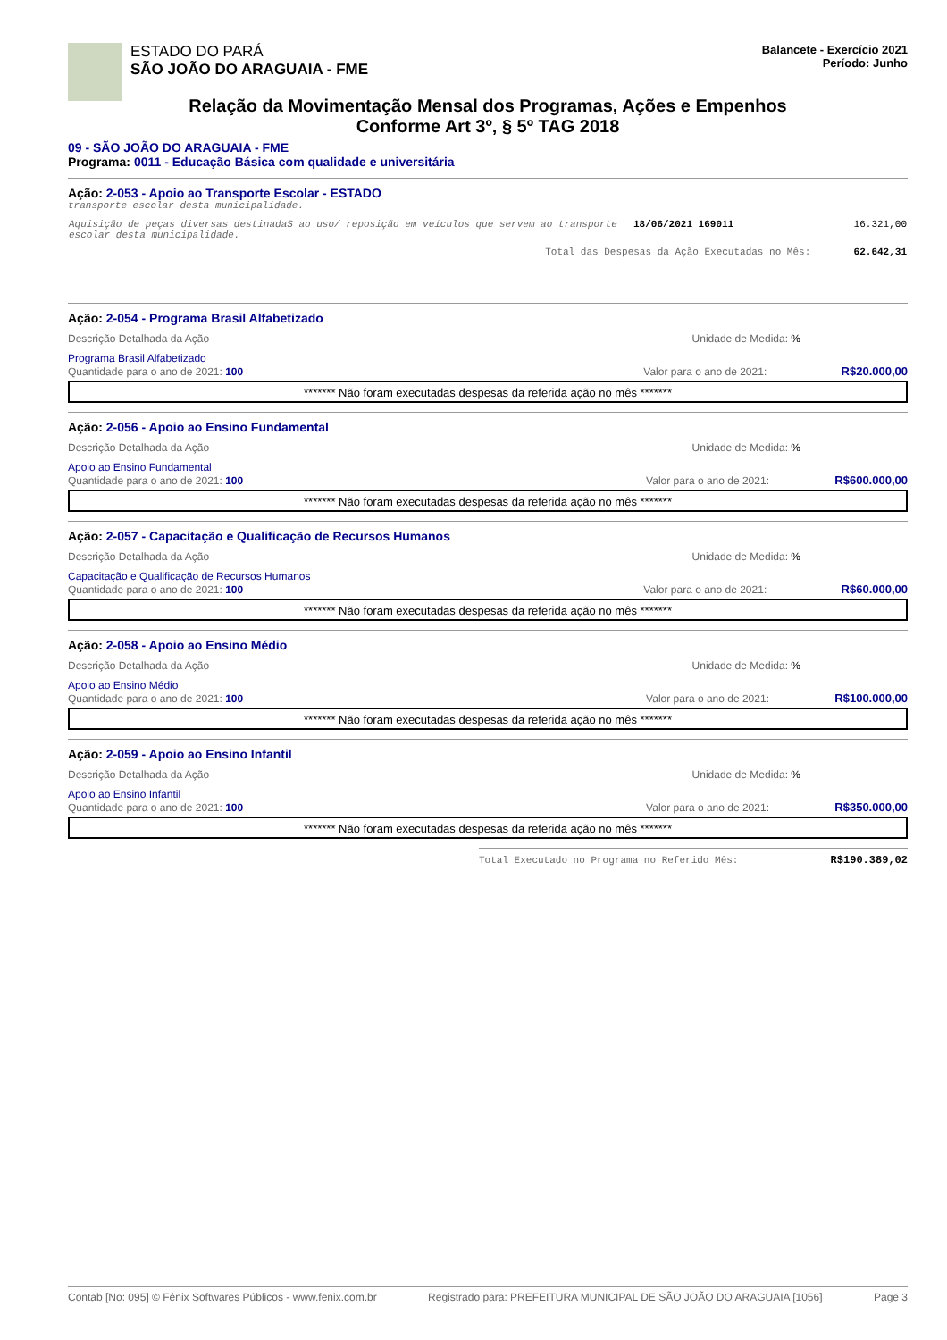ESTADO DO PARÁ
SÃO JOÃO DO ARAGUAIA - FME
Balancete - Exercício 2021
Período: Junho
Relação da Movimentação Mensal dos Programas, Ações e Empenhos
Conforme Art 3º, § 5º TAG 2018
09 - SÃO JOÃO DO ARAGUAIA - FME
Programa: 0011 - Educação Básica com qualidade e universitária
Ação: 2-053 - Apoio ao Transporte Escolar - ESTADO
transporte escolar desta municipalidade.
| Aquisição de peças diversas destinadaS ao uso/ reposição em veículos que servem ao transporte escolar desta municipalidade. | 18/06/2021 169011 | 16.321,00 |
| Total das Despesas da Ação Executadas no Mês: | | 62.642,31 |
Ação: 2-054 - Programa Brasil Alfabetizado
Descrição Detalhada da Ação Unidade de Medida: %
Programa Brasil Alfabetizado
Quantidade para o ano de 2021: 100 Valor para o ano de 2021: R$20.000,00
******* Não foram executadas despesas da referida ação no mês *******
Ação: 2-056 - Apoio ao Ensino Fundamental
Descrição Detalhada da Ação Unidade de Medida: %
Apoio ao Ensino Fundamental
Quantidade para o ano de 2021: 100 Valor para o ano de 2021: R$600.000,00
******* Não foram executadas despesas da referida ação no mês *******
Ação: 2-057 - Capacitação e Qualificação de Recursos Humanos
Descrição Detalhada da Ação Unidade de Medida: %
Capacitação e Qualificação de Recursos Humanos
Quantidade para o ano de 2021: 100 Valor para o ano de 2021: R$60.000,00
******* Não foram executadas despesas da referida ação no mês *******
Ação: 2-058 - Apoio ao Ensino Médio
Descrição Detalhada da Ação Unidade de Medida: %
Apoio ao Ensino Médio
Quantidade para o ano de 2021: 100 Valor para o ano de 2021: R$100.000,00
******* Não foram executadas despesas da referida ação no mês *******
Ação: 2-059 - Apoio ao Ensino Infantil
Descrição Detalhada da Ação Unidade de Medida: %
Apoio ao Ensino Infantil
Quantidade para o ano de 2021: 100 Valor para o ano de 2021: R$350.000,00
******* Não foram executadas despesas da referida ação no mês *******
Total Executado no Programa no Referido Mês: R$190.389,02
Contab [No: 095] © Fênix Softwares Públicos - www.fenix.com.br Registrado para: PREFEITURA MUNICIPAL DE SÃO JOÃO DO ARAGUAIA [1056] Page 3